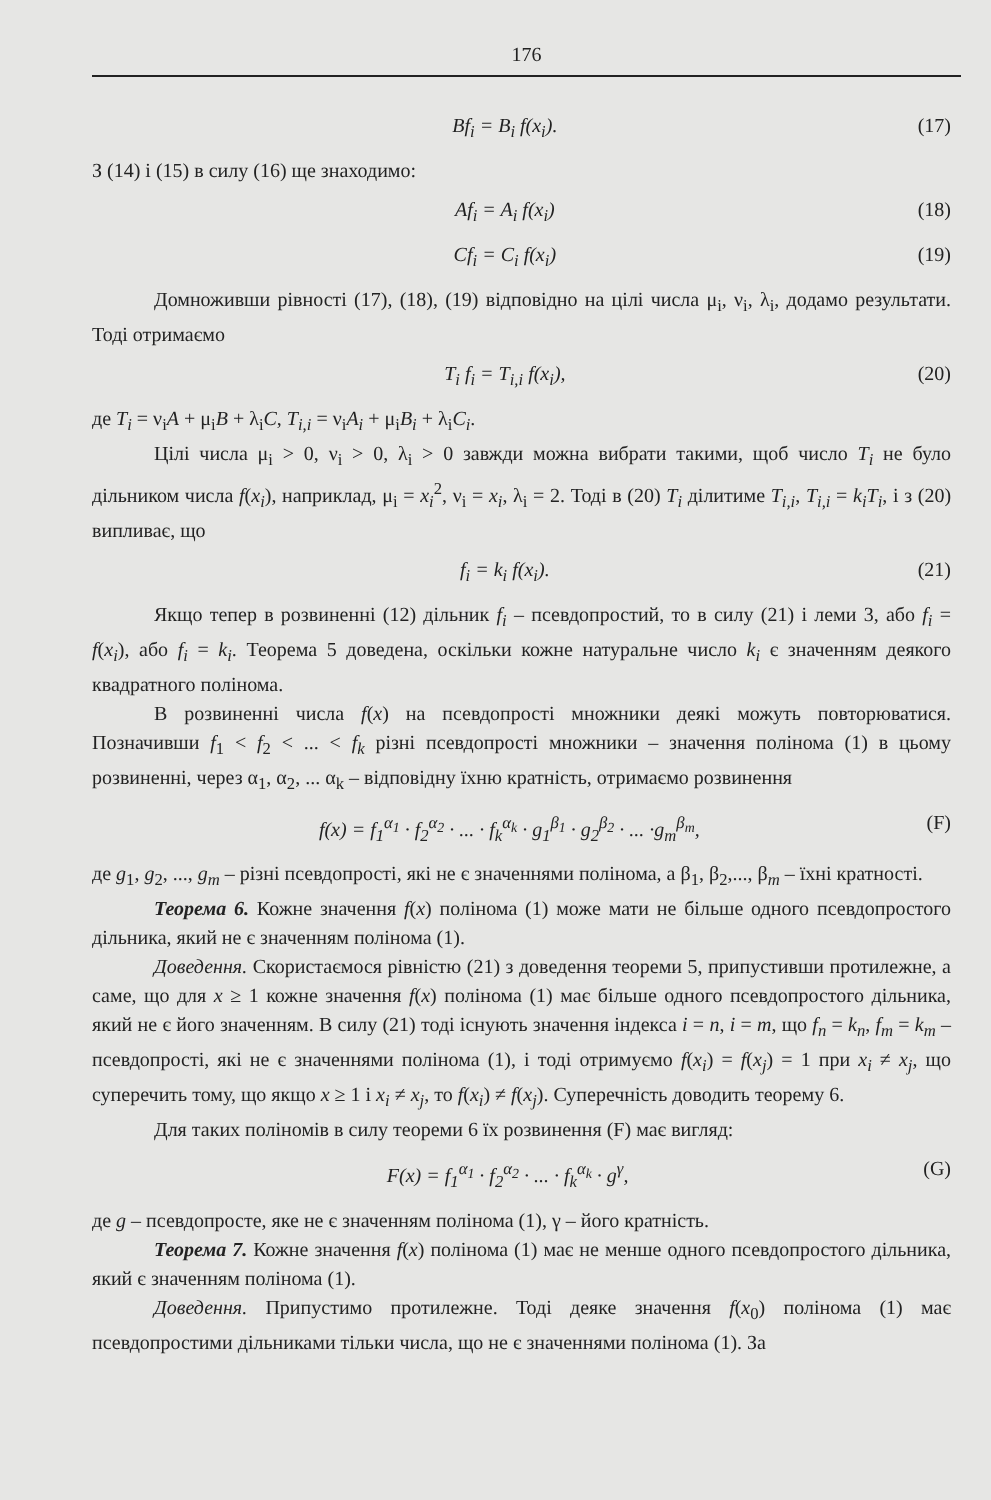176
Bf<sub>i</sub> = B<sub>i</sub> f(x<sub>i</sub>). (17)
З (14) і (15) в силу (16) ще знаходимо:
Af<sub>i</sub> = A<sub>i</sub> f(x<sub>i</sub>) (18)
Cf<sub>i</sub> = C<sub>i</sub> f(x<sub>i</sub>) (19)
Домноживши рівності (17), (18), (19) відповідно на цілі числа μ<sub>i</sub>, ν<sub>i</sub>, λ<sub>i</sub>, додамо результати. Тоді отримаємо
T<sub>i</sub> f<sub>i</sub> = T<sub>i,i</sub> f(x<sub>i</sub>), (20)
де T<sub>i</sub> = ν<sub>i</sub>A + μ<sub>i</sub>B + λ<sub>i</sub>C, T<sub>i,i</sub> = ν<sub>i</sub>A<sub>i</sub> + μ<sub>i</sub>B<sub>i</sub> + λ<sub>i</sub>C<sub>i</sub>.
Цілі числа μ<sub>i</sub> > 0, ν<sub>i</sub> > 0, λ<sub>i</sub> > 0 завжди можна вибрати такими, щоб число T<sub>i</sub> не було дільником числа f(x<sub>i</sub>), наприклад, μ<sub>i</sub> = x<sub>i</sub><sup>2</sup>, ν<sub>i</sub> = x<sub>i</sub>, λ<sub>i</sub> = 2. Тоді в (20) T<sub>i</sub> ділитиме T<sub>i,i</sub>, T<sub>i,i</sub> = k<sub>i</sub>T<sub>i</sub>, і з (20) випливає, що
f<sub>i</sub> = k<sub>i</sub> f(x<sub>i</sub>). (21)
Якщо тепер в розвиненні (12) дільник f<sub>i</sub> – псевдопростий, то в силу (21) і леми 3, або f<sub>i</sub> = f(x<sub>i</sub>), або f<sub>i</sub> = k<sub>i</sub>. Теорема 5 доведена, оскільки кожне натуральне число k<sub>i</sub> є значенням деякого квадратного полінома.
В розвиненні числа f(x) на псевдопрості множники деякі можуть повторюватися. Позначивши f<sub>1</sub> < f<sub>2</sub> < ... < f<sub>k</sub> різні псевдопрості множники – значення полінома (1) в цьому розвиненні, через α<sub>1</sub>, α<sub>2</sub>, ... α<sub>k</sub> – відповідну їхню кратність, отримаємо розвинення
f(x) = f<sub>1</sub><sup>α<sub>1</sub></sup> · f<sub>2</sub><sup>α<sub>2</sub></sup> · ... · f<sub>k</sub><sup>α<sub>k</sub></sup> · g<sub>1</sub><sup>β<sub>1</sub></sup> · g<sub>2</sub><sup>β<sub>2</sub></sup> · ... ·g<sub>m</sub><sup>β<sub>m</sub></sup>, (F)
де g<sub>1</sub>, g<sub>2</sub>, ..., g<sub>m</sub> – різні псевдопрості, які не є значеннями полінома, а β<sub>1</sub>, β<sub>2</sub>,..., β<sub>m</sub> – їхні кратності.
Теорема 6. Кожне значення f(x) полінома (1) може мати не більше одного псевдопростого дільника, який не є значенням полінома (1).
Доведення. Скористаємося рівністю (21) з доведення теореми 5, припустивши протилежне, а саме, що для x ≥ 1 кожне значення f(x) полінома (1) має більше одного псевдопростого дільника, який не є його значенням. В силу (21) тоді існують значення індекса i = n, i = m, що f<sub>n</sub> = k<sub>n</sub>, f<sub>m</sub> = k<sub>m</sub> – псевдопрості, які не є значеннями полінома (1), і тоді отримуємо f(x<sub>i</sub>) = f(x<sub>j</sub>) = 1 при x<sub>i</sub> ≠ x<sub>j</sub>, що суперечить тому, що якщо x ≥ 1 і x<sub>i</sub> ≠ x<sub>j</sub>, то f(x<sub>i</sub>) ≠ f(x<sub>j</sub>). Суперечність доводить теорему 6.
Для таких поліномів в силу теореми 6 їх розвинення (F) має вигляд:
F(x) = f<sub>1</sub><sup>α<sub>1</sub></sup> · f<sub>2</sub><sup>α<sub>2</sub></sup> · ... · f<sub>k</sub><sup>α<sub>k</sub></sup> · g<sup>γ</sup>, (G)
де g – псевдопросте, яке не є значенням полінома (1), γ – його кратність.
Теорема 7. Кожне значення f(x) полінома (1) має не менше одного псевдопростого дільника, який є значенням полінома (1).
Доведення. Припустимо протилежне. Тоді деяке значення f(x<sub>0</sub>) полінома (1) має псевдопростими дільниками тільки числа, що не є значеннями полінома (1). За